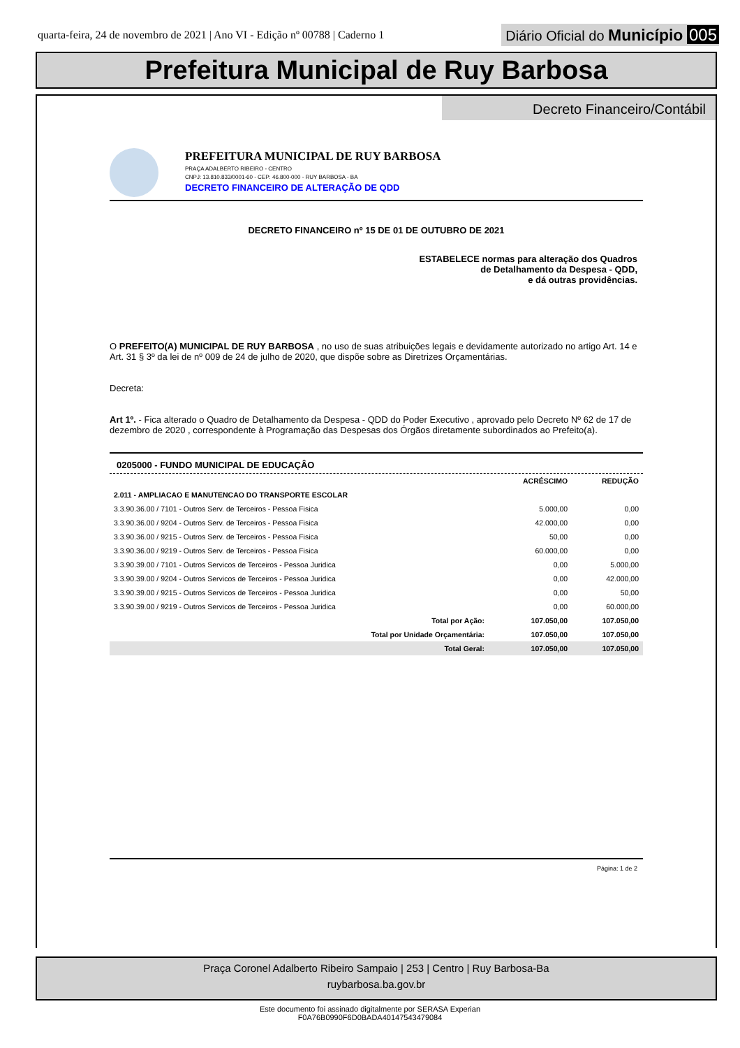quarta-feira, 24 de novembro de 2021 | Ano VI - Edição nº 00788 | Caderno 1 Diário Oficial do Município 005
Prefeitura Municipal de Ruy Barbosa
Decreto Financeiro/Contábil
PREFEITURA MUNICIPAL DE RUY BARBOSA
PRAÇA ADALBERTO RIBEIRO - CENTRO
CNPJ: 13.810.833/0001-60 - CEP: 46.800-000 - RUY BARBOSA - BA
DECRETO FINANCEIRO DE ALTERAÇÃO DE QDD
DECRETO FINANCEIRO nº 15 DE 01 DE OUTUBRO DE 2021
ESTABELECE normas para alteração dos Quadros
de Detalhamento da Despesa - QDD,
e dá outras providências.
O PREFEITO(A) MUNICIPAL DE RUY BARBOSA , no uso de suas atribuições legais e devidamente autorizado no artigo Art. 14 e Art. 31 § 3º da lei de nº 009 de 24 de julho de 2020, que dispõe sobre as Diretrizes Orçamentárias.
Decreta:
Art 1º. - Fica alterado o Quadro de Detalhamento da Despesa - QDD do Poder Executivo , aprovado pelo Decreto Nº 62 de 17 de dezembro de 2020 , correspondente à Programação das Despesas dos Órgãos diretamente subordinados ao Prefeito(a).
0205000 - FUNDO MUNICIPAL DE EDUCAÇÂO
| | ACRÉSCIMO | REDUÇÃO |
| --- | --- | --- |
| 2.011 - AMPLIACAO E MANUTENCAO DO TRANSPORTE ESCOLAR | | |
| 3.3.90.36.00 / 7101 - Outros Serv. de Terceiros - Pessoa Fisica | 5.000,00 | 0,00 |
| 3.3.90.36.00 / 9204 - Outros Serv. de Terceiros - Pessoa Fisica | 42.000,00 | 0,00 |
| 3.3.90.36.00 / 9215 - Outros Serv. de Terceiros - Pessoa Fisica | 50,00 | 0,00 |
| 3.3.90.36.00 / 9219 - Outros Serv. de Terceiros - Pessoa Fisica | 60.000,00 | 0,00 |
| 3.3.90.39.00 / 7101 - Outros Servicos de Terceiros - Pessoa Juridica | 0,00 | 5.000,00 |
| 3.3.90.39.00 / 9204 - Outros Servicos de Terceiros - Pessoa Juridica | 0,00 | 42.000,00 |
| 3.3.90.39.00 / 9215 - Outros Servicos de Terceiros - Pessoa Juridica | 0,00 | 50,00 |
| 3.3.90.39.00 / 9219 - Outros Servicos de Terceiros - Pessoa Juridica | 0,00 | 60.000,00 |
| Total por Ação: | 107.050,00 | 107.050,00 |
| Total por Unidade Orçamentária: | 107.050,00 | 107.050,00 |
| Total Geral: | 107.050,00 | 107.050,00 |
Página: 1 de 2
Praça Coronel Adalberto Ribeiro Sampaio | 253 | Centro | Ruy Barbosa-Ba
ruybarbosa.ba.gov.br
Este documento foi assinado digitalmente por SERASA Experian
F0A76B0990F6D0BADA40147543479084